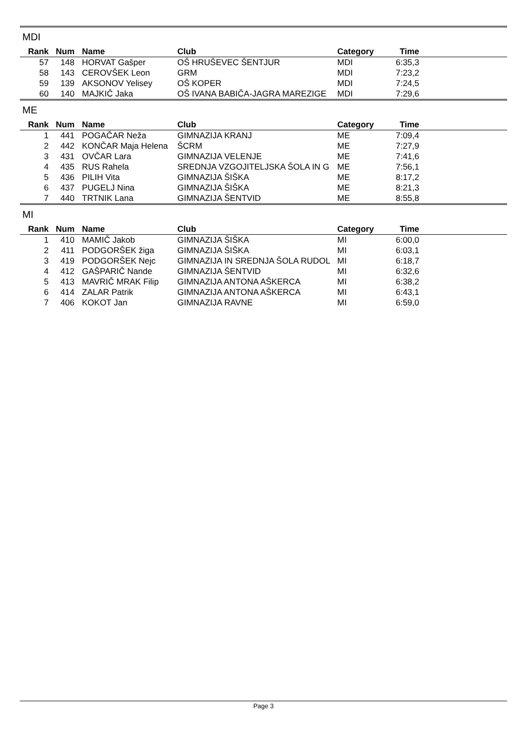MDI
| Rank | Num | Name | Club | Category | Time | |
| --- | --- | --- | --- | --- | --- | --- |
| 57 | 148 | HORVAT Gašper | OŠ HRUŠEVEC ŠENTJUR | MDI | 6:35,3 | |
| 58 | 143 | CEROVŠEK Leon | GRM | MDI | 7:23,2 | |
| 59 | 139 | AKSONOV Yelisey | OŠ KOPER | MDI | 7:24,5 | |
| 60 | 140 | MAJKIČ Jaka | OŠ IVANA BABIČA-JAGRA MAREZIGE | MDI | 7:29,6 | |
ME
| Rank | Num | Name | Club | Category | Time | |
| --- | --- | --- | --- | --- | --- | --- |
| 1 | 441 | POGAČAR Neža | GIMNAZIJA KRANJ | ME | 7:09,4 | |
| 2 | 442 | KONČAR Maja Helena | ŠCRM | ME | 7:27,9 | |
| 3 | 431 | OVČAR Lara | GIMNAZIJA VELENJE | ME | 7:41,6 | |
| 4 | 435 | RUS Rahela | SREDNJA VZGOJITELJSKA ŠOLA IN G | ME | 7:56,1 | |
| 5 | 436 | PILIH Vita | GIMNAZIJA ŠIŠKA | ME | 8:17,2 | |
| 6 | 437 | PUGELJ Nina | GIMNAZIJA ŠIŠKA | ME | 8:21,3 | |
| 7 | 440 | TRTNIK Lana | GIMNAZIJA ŠENTVID | ME | 8:55,8 | |
MI
| Rank | Num | Name | Club | Category | Time | |
| --- | --- | --- | --- | --- | --- | --- |
| 1 | 410 | MAMIČ Jakob | GIMNAZIJA ŠIŠKA | MI | 6:00,0 | |
| 2 | 411 | PODGORŠEK žiga | GIMNAZIJA ŠIŠKA | MI | 6:03,1 | |
| 3 | 419 | PODGORŠEK Nejc | GIMNAZIJA IN SREDNJA ŠOLA RUDOL | MI | 6:18,7 | |
| 4 | 412 | GAŠPARIČ Nande | GIMNAZIJA ŠENTVID | MI | 6:32,6 | |
| 5 | 413 | MAVRIČ MRAK Filip | GIMNAZIJA ANTONA AŠKERCA | MI | 6:38,2 | |
| 6 | 414 | ZALAR Patrik | GIMNAZIJA ANTONA AŠKERCA | MI | 6:43,1 | |
| 7 | 406 | KOKOT Jan | GIMNAZIJA RAVNE | MI | 6:59,0 | |
Page 3